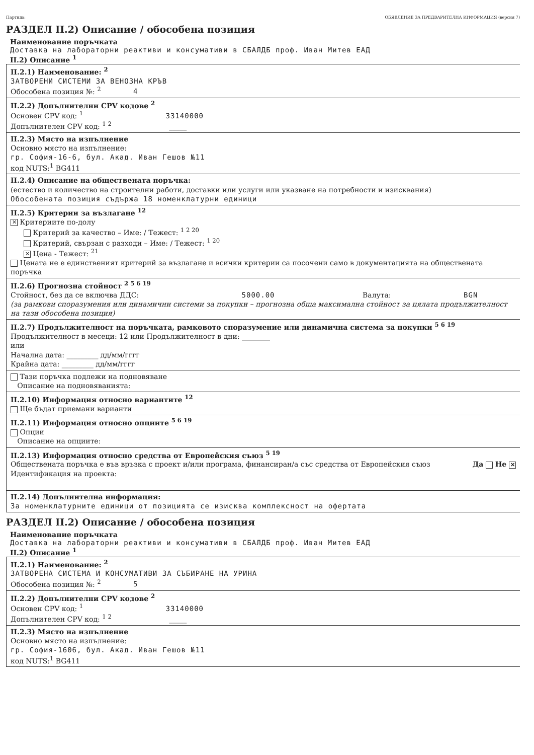Партида: ОБЯВЛЕНИЕ ЗА ПРЕДВАРИТЕЛНА ИНФОРМАЦИЯ (версия 7)
РАЗДЕЛ II.2) Описание / обособена позиция
Наименование поръчката
Доставка на лабораторни реактиви и консумативи в СБАЛДБ проф. Иван Митев ЕАД
II.2) Описание <sup>1</sup>
II.2.1) Наименование: <sup>2</sup>
ЗАТВОРЕНИ СИСТЕМИ ЗА ВЕНОЗНА КРЪВ
Обособена позиция №: <sup>2</sup> 4
II.2.2) Допълнителни CPV кодове <sup>2</sup>
Основен CPV код: <sup>1</sup> 33140000
Допълнителен CPV код: <sup>1 2</sup> _____
II.2.3) Място на изпълнение
Основно място на изпълнение:
гр. София-16-6, бул. Акад. Иван Гешов №11
код NUTS:<sup>1</sup> BG411
II.2.4) Описание на обществената поръчка:
(естество и количество на строителни работи, доставки или услуги или указване на потребности и изисквания)
Обособената позиция съдържа 18 номенклатурни единици
II.2.5) Критерии за възлагане <sup>12</sup>
✕ Критериите по-долу
Критерий за качество – Име: / Тежест: <sup>1 2 20</sup>
Критерий, свързан с разходи – Име: / Тежест: <sup>1 20</sup>
✕ Цена - Тежест: <sup>21</sup>
Цената не е единственият критерий за възлагане и всички критерии са посочени само в документацията на обществената поръчка
II.2.6) Прогнозна стойност <sup>2 5 6 19</sup>
Стойност, без да се включва ДДС: 5000.00 Валута: BGN
(за рамкови споразумения или динамични системи за покупки – прогнозна обща максимална стойност за цялата продължителност на тази обособена позиция)
II.2.7) Продължителност на поръчката, рамковото споразумение или динамична система за покупки <sup>5 6 19</sup>
Продължителност в месеци: 12 или Продължителност в дни: ________
или
Начална дата: _________ дд/мм/гггг
Крайна дата: _________ дд/мм/гггг
Тази поръчка подлежи на подновяване
Описание на подновяванията:
II.2.10) Информация относно вариантите <sup>12</sup>
Ще бъдат приемани варианти
II.2.11) Информация относно опциите <sup>5 6 19</sup>
Опции
Описание на опциите:
II.2.13) Информация относно средства от Европейския съюз <sup>5 19</sup>
Обществената поръчка е във връзка с проект и/или програма, финансиран/а със средства от Европейския съюз Да Не ✕
Идентификация на проекта:
II.2.14) Допълнителна информация:
За номенклатурните единици от позицията се изисква комплексност на офертата
РАЗДЕЛ II.2) Описание / обособена позиция
Наименование поръчката
Доставка на лабораторни реактиви и консумативи в СБАЛДБ проф. Иван Митев ЕАД
II.2) Описание <sup>1</sup>
II.2.1) Наименование: <sup>2</sup>
ЗАТВОРЕНА СИСТЕМА И КОНСУМАТИВИ ЗА СЪБИРАНЕ НА УРИНА
Обособена позиция №: <sup>2</sup> 5
II.2.2) Допълнителни CPV кодове <sup>2</sup>
Основен CPV код: <sup>1</sup> 33140000
Допълнителен CPV код: <sup>1 2</sup> _____
II.2.3) Място на изпълнение
Основно място на изпълнение:
гр. София-1606, бул. Акад. Иван Гешов №11
код NUTS:<sup>1</sup> BG411